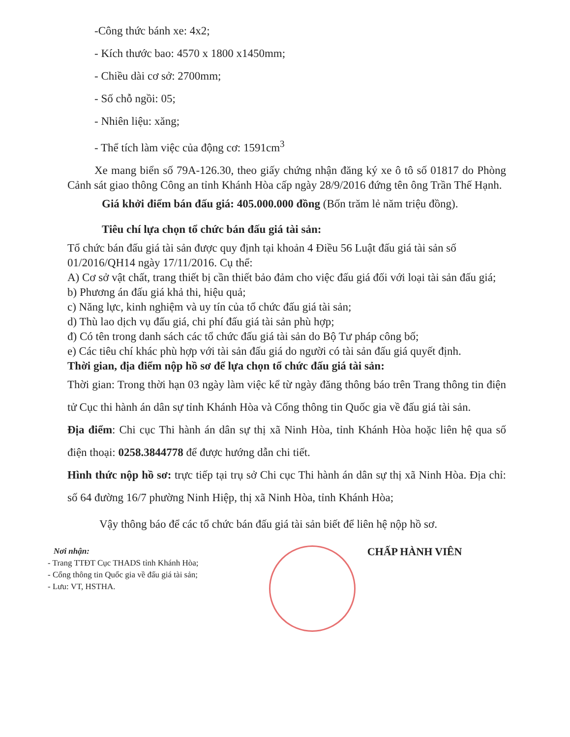-Công thức bánh xe: 4x2;
- Kích thước bao: 4570 x 1800 x1450mm;
- Chiều dài cơ sở: 2700mm;
- Số chỗ ngồi: 05;
- Nhiên liệu: xăng;
- Thể tích làm việc của động cơ: 1591cm<sup>3</sup>
Xe mang biển số 79A-126.30, theo giấy chứng nhận đăng ký xe ô tô số 01817 do Phòng Cảnh sát giao thông Công an tỉnh Khánh Hòa cấp ngày 28/9/2016 đứng tên ông Trần Thế Hạnh.
Giá khởi điểm bán đấu giá: 405.000.000 đồng (Bốn trăm lẻ năm triệu đồng).
Tiêu chí lựa chọn tổ chức bán đấu giá tài sản:
Tổ chức bán đấu giá tài sản được quy định tại khoản 4 Điều 56 Luật đấu giá tài sản số 01/2016/QH14 ngày 17/11/2016. Cụ thể:
A) Cơ sở vật chất, trang thiết bị cần thiết bảo đảm cho việc đấu giá đối với loại tài sản đấu giá;
b) Phương án đấu giá khả thi, hiệu quả;
c) Năng lực, kinh nghiệm và uy tín của tổ chức đấu giá tài sản;
d) Thù lao dịch vụ đấu giá, chi phí đấu giá tài sản phù hợp;
đ) Có tên trong danh sách các tổ chức đấu giá tài sản do Bộ Tư pháp công bố;
e) Các tiêu chí khác phù hợp với tài sản đấu giá do người có tài sản đấu giá quyết định.
Thời gian, địa điểm nộp hồ sơ để lựa chọn tổ chức đấu giá tài sản:
Thời gian: Trong thời hạn 03 ngày làm việc kể từ ngày đăng thông báo trên Trang thông tin điện tử Cục thi hành án dân sự tỉnh Khánh Hòa và Cổng thông tin Quốc gia về đấu giá tài sản.
Địa điểm: Chi cục Thi hành án dân sự thị xã Ninh Hòa, tỉnh Khánh Hòa hoặc liên hệ qua số điện thoại: 0258.3844778 để được hướng dẫn chi tiết.
Hình thức nộp hồ sơ: trực tiếp tại trụ sở Chi cục Thi hành án dân sự thị xã Ninh Hòa. Địa chỉ: số 64 đường 16/7 phường Ninh Hiệp, thị xã Ninh Hòa, tỉnh Khánh Hòa;
Vậy thông báo để các tổ chức bán đấu giá tài sản biết để liên hệ nộp hồ sơ.
Nơi nhận:
- Trang TTĐT Cục THADS tỉnh Khánh Hòa;
- Cổng thông tin Quốc gia về đấu giá tài sản;
- Lưu: VT, HSTHA.
CHẤP HÀNH VIÊN